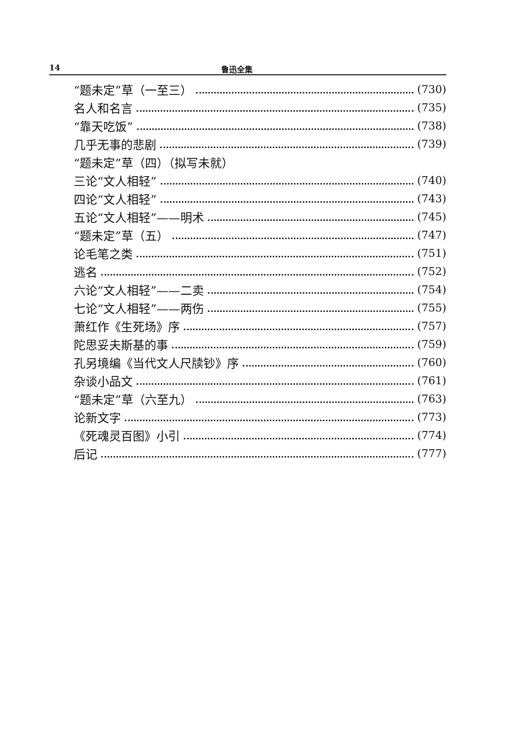14 鲁迅全集
“题未定”草（一至三） (730)
名人和名言 (735)
“靠天吃饭” (738)
几乎无事的悲剧 (739)
“题未定”草（四）（拟写未就）
三论“文人相轻” (740)
四论“文人相轻” (743)
五论“文人相轻”——明术 (745)
“题未定”草（五） (747)
论毛笔之类 (751)
逃名 (752)
六论“文人相轻”——二卖 (754)
七论“文人相轻”——两伤 (755)
萧红作《生死场》序 (757)
陀思妥夫斯基的事 (759)
孔另境编《当代文人尺牍钞》序 (760)
杂谈小品文 (761)
“题未定”草（六至九） (763)
论新文字 (773)
《死魂灵百图》小引 (774)
后记 (777)